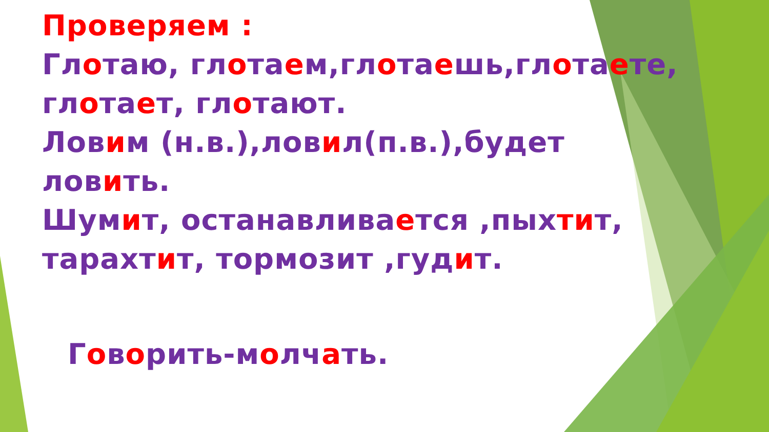Проверяем :
Глотаю, глотаем,глотаешь,глотаете,
глотает, глотают.
Ловим (н.в.),ловил(п.в.),будет
ловить.
Шумит, останавливается ,пыхтит,
тарахтит, тормозит ,гудит.
Говорить-молчать.